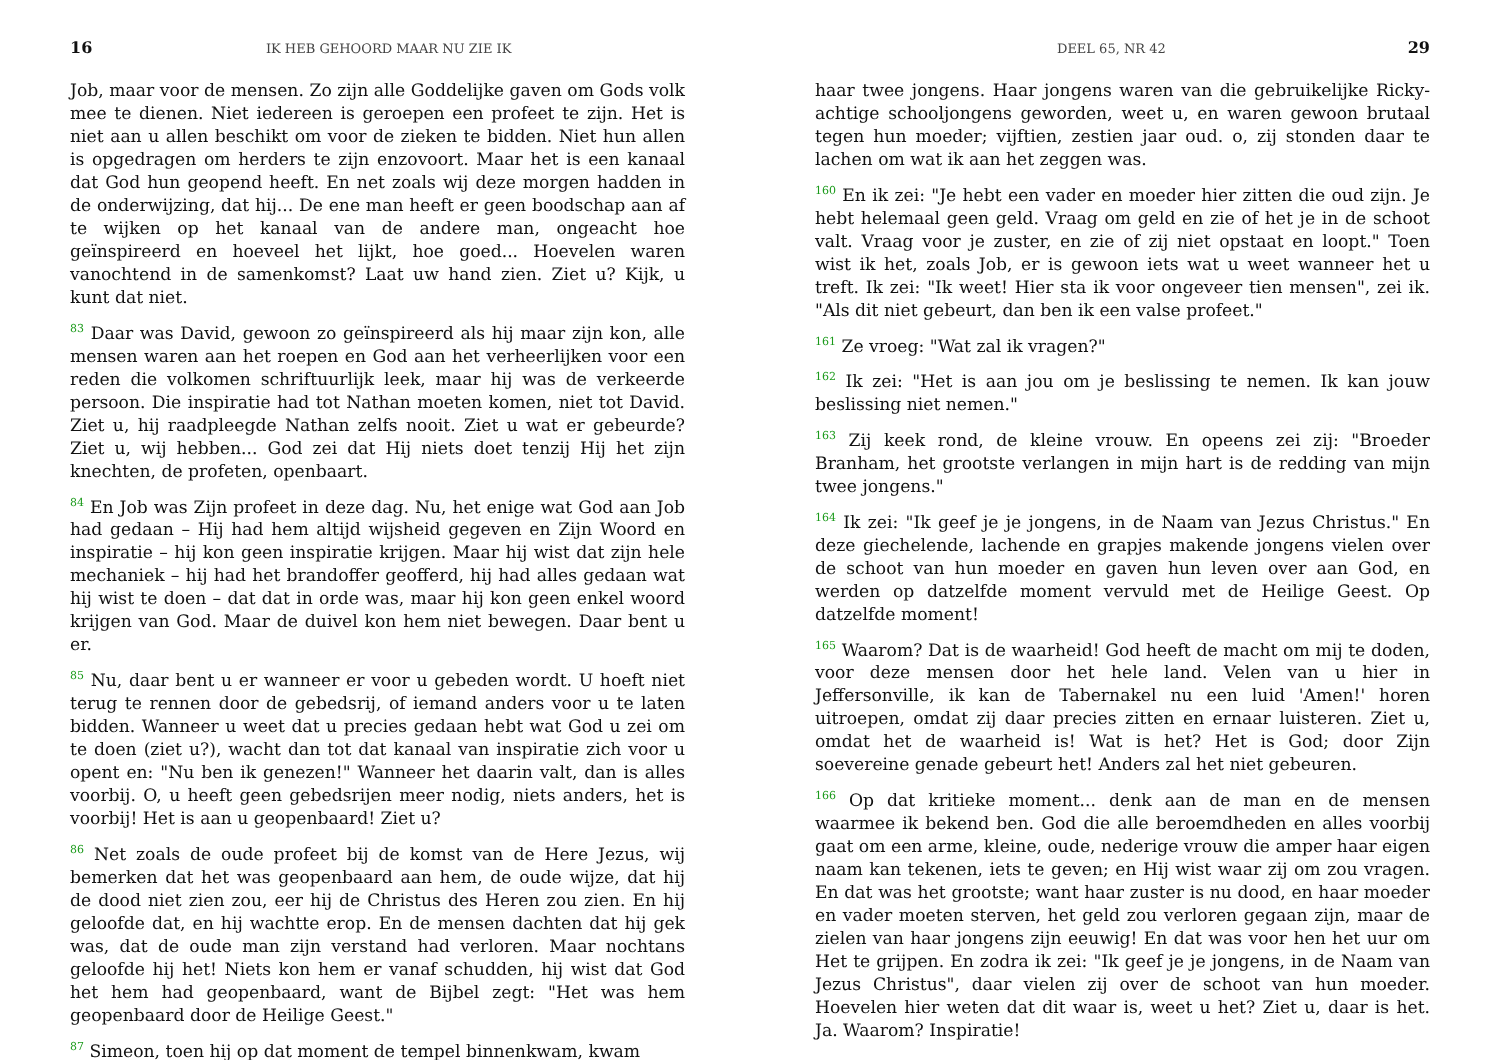16 IK HEB GEHOORD MAAR NU ZIE IK
Job, maar voor de mensen. Zo zijn alle Goddelijke gaven om Gods volk mee te dienen. Niet iedereen is geroepen een profeet te zijn. Het is niet aan u allen beschikt om voor de zieken te bidden. Niet hun allen is opgedragen om herders te zijn enzovoort. Maar het is een kanaal dat God hun geopend heeft. En net zoals wij deze morgen hadden in de onderwijzing, dat hij... De ene man heeft er geen boodschap aan af te wijken op het kanaal van de andere man, ongeacht hoe geïnspireerd en hoeveel het lijkt, hoe goed... Hoevelen waren vanochtend in de samenkomst? Laat uw hand zien. Ziet u? Kijk, u kunt dat niet.
<sup>83</sup> Daar was David, gewoon zo geïnspireerd als hij maar zijn kon, alle mensen waren aan het roepen en God aan het verheerlijken voor een reden die volkomen schriftuurlijk leek, maar hij was de verkeerde persoon. Die inspiratie had tot Nathan moeten komen, niet tot David. Ziet u, hij raadpleegde Nathan zelfs nooit. Ziet u wat er gebeurde? Ziet u, wij hebben... God zei dat Hij niets doet tenzij Hij het zijn knechten, de profeten, openbaart.
<sup>84</sup> En Job was Zijn profeet in deze dag. Nu, het enige wat God aan Job had gedaan – Hij had hem altijd wijsheid gegeven en Zijn Woord en inspiratie – hij kon geen inspiratie krijgen. Maar hij wist dat zijn hele mechaniek – hij had het brandoffer geofferd, hij had alles gedaan wat hij wist te doen – dat dat in orde was, maar hij kon geen enkel woord krijgen van God. Maar de duivel kon hem niet bewegen. Daar bent u er.
<sup>85</sup> Nu, daar bent u er wanneer er voor u gebeden wordt. U hoeft niet terug te rennen door de gebedsrij, of iemand anders voor u te laten bidden. Wanneer u weet dat u precies gedaan hebt wat God u zei om te doen (ziet u?), wacht dan tot dat kanaal van inspiratie zich voor u opent en: "Nu ben ik genezen!" Wanneer het daarin valt, dan is alles voorbij. O, u heeft geen gebedsrijen meer nodig, niets anders, het is voorbij! Het is aan u geopenbaard! Ziet u?
<sup>86</sup> Net zoals de oude profeet bij de komst van de Here Jezus, wij bemerken dat het was geopenbaard aan hem, de oude wijze, dat hij de dood niet zien zou, eer hij de Christus des Heren zou zien. En hij geloofde dat, en hij wachtte erop. En de mensen dachten dat hij gek was, dat de oude man zijn verstand had verloren. Maar nochtans geloofde hij het! Niets kon hem er vanaf schudden, hij wist dat God het hem had geopenbaard, want de Bijbel zegt: "Het was hem geopenbaard door de Heilige Geest."
<sup>87</sup> Simeon, toen hij op dat moment de tempel binnenkwam, kwam
DEEL 65, NR 42 29
haar twee jongens. Haar jongens waren van die gebruikelijke Ricky-achtige schooljongens geworden, weet u, en waren gewoon brutaal tegen hun moeder; vijftien, zestien jaar oud. o, zij stonden daar te lachen om wat ik aan het zeggen was.
<sup>160</sup> En ik zei: "Je hebt een vader en moeder hier zitten die oud zijn. Je hebt helemaal geen geld. Vraag om geld en zie of het je in de schoot valt. Vraag voor je zuster, en zie of zij niet opstaat en loopt." Toen wist ik het, zoals Job, er is gewoon iets wat u weet wanneer het u treft. Ik zei: "Ik weet! Hier sta ik voor ongeveer tien mensen", zei ik. "Als dit niet gebeurt, dan ben ik een valse profeet."
<sup>161</sup> Ze vroeg: "Wat zal ik vragen?"
<sup>162</sup> Ik zei: "Het is aan jou om je beslissing te nemen. Ik kan jouw beslissing niet nemen."
<sup>163</sup> Zij keek rond, de kleine vrouw. En opeens zei zij: "Broeder Branham, het grootste verlangen in mijn hart is de redding van mijn twee jongens."
<sup>164</sup> Ik zei: "Ik geef je je jongens, in de Naam van Jezus Christus." En deze giechelende, lachende en grapjes makende jongens vielen over de schoot van hun moeder en gaven hun leven over aan God, en werden op datzelfde moment vervuld met de Heilige Geest. Op datzelfde moment!
<sup>165</sup> Waarom? Dat is de waarheid! God heeft de macht om mij te doden, voor deze mensen door het hele land. Velen van u hier in Jeffersonville, ik kan de Tabernakel nu een luid 'Amen!' horen uitroepen, omdat zij daar precies zitten en ernaar luisteren. Ziet u, omdat het de waarheid is! Wat is het? Het is God; door Zijn soevereine genade gebeurt het! Anders zal het niet gebeuren.
<sup>166</sup> Op dat kritieke moment... denk aan de man en de mensen waarmee ik bekend ben. God die alle beroemdheden en alles voorbij gaat om een arme, kleine, oude, nederige vrouw die amper haar eigen naam kan tekenen, iets te geven; en Hij wist waar zij om zou vragen. En dat was het grootste; want haar zuster is nu dood, en haar moeder en vader moeten sterven, het geld zou verloren gegaan zijn, maar de zielen van haar jongens zijn eeuwig! En dat was voor hen het uur om Het te grijpen. En zodra ik zei: "Ik geef je je jongens, in de Naam van Jezus Christus", daar vielen zij over de schoot van hun moeder. Hoevelen hier weten dat dit waar is, weet u het? Ziet u, daar is het. Ja. Waarom? Inspiratie!